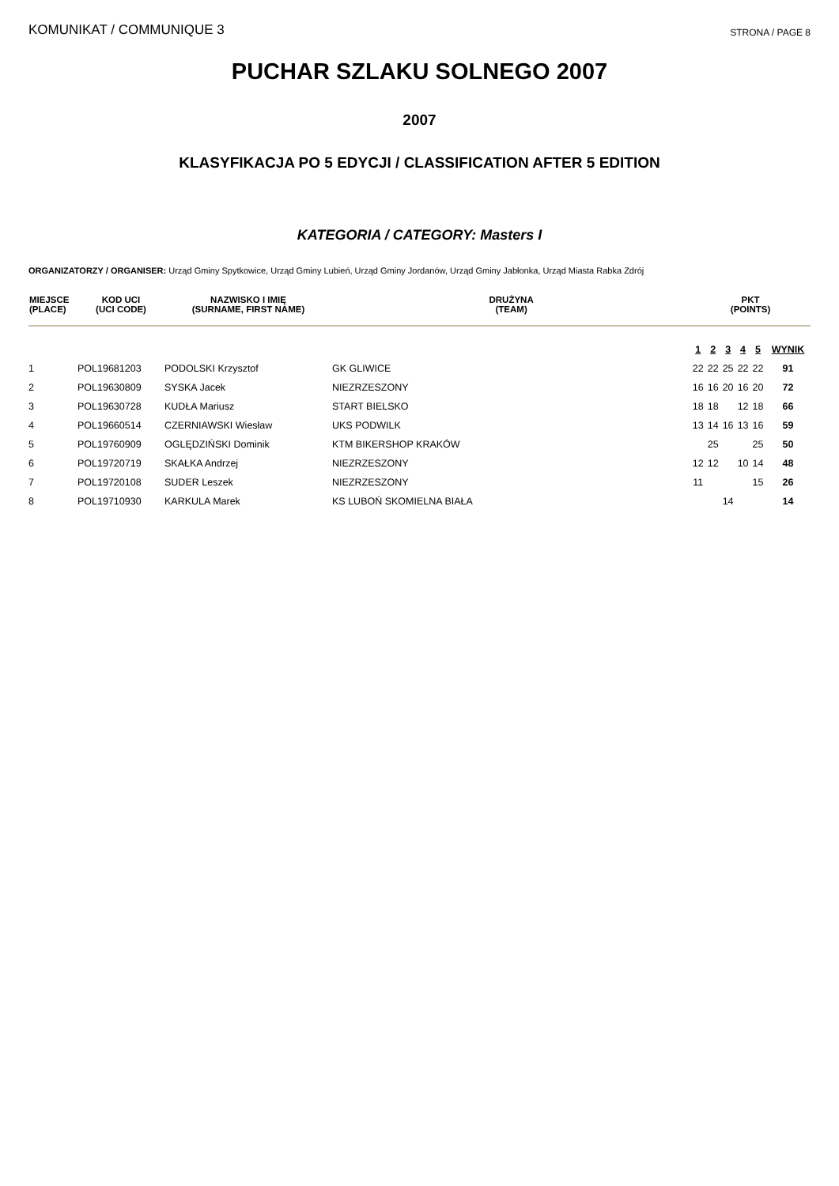KOMUNIKAT / COMMUNIQUE 3
STRONA / PAGE 8
PUCHAR SZLAKU SOLNEGO 2007
2007
KLASYFIKACJA PO 5 EDYCJI / CLASSIFICATION AFTER 5 EDITION
KATEGORIA / CATEGORY: Masters I
ORGANIZATORZY / ORGANISER: Urząd Gminy Spytkowice, Urząd Gminy Lubień, Urząd Gminy Jordanów, Urząd Gminy Jabłonka, Urząd Miasta Rabka Zdrój
| MIEJSCE (PLACE) | KOD UCI (UCI CODE) | NAZWISKO I IMIĘ (SURNAME, FIRST NAME) | DRUŻYNA (TEAM) | | PKT (POINTS) | | | | | |
| --- | --- | --- | --- | --- | --- | --- | --- | --- | --- | --- |
| | | | | | 1 | 2 | 3 | 4 | 5 | WYNIK |
| 1 | POL19681203 | PODOLSKI Krzysztof | GK GLIWICE | | 22 | 22 | 25 | 22 | 22 | 91 |
| 2 | POL19630809 | SYSKA Jacek | NIEZRZESZONY | | 16 | 16 | 20 | 16 | 20 | 72 |
| 3 | POL19630728 | KUDŁA Mariusz | START BIELSKO | | 18 | 18 | | 12 | 18 | 66 |
| 4 | POL19660514 | CZERNIAWSKI Wiesław | UKS PODWILK | | 13 | 14 | 16 | 13 | 16 | 59 |
| 5 | POL19760909 | OGLĘDZIŃSKI Dominik | KTM BIKERSHOP KRAKÓW | | | 25 | | | 25 | 50 |
| 6 | POL19720719 | SKAŁKA Andrzej | NIEZRZESZONY | | 12 | 12 | | 10 | 14 | 48 |
| 7 | POL19720108 | SUDER Leszek | NIEZRZESZONY | | 11 | | | | 15 | 26 |
| 8 | POL19710930 | KARKULA Marek | KS LUBOŃ SKOMIELNA BIAŁA | | | | 14 | | | 14 |